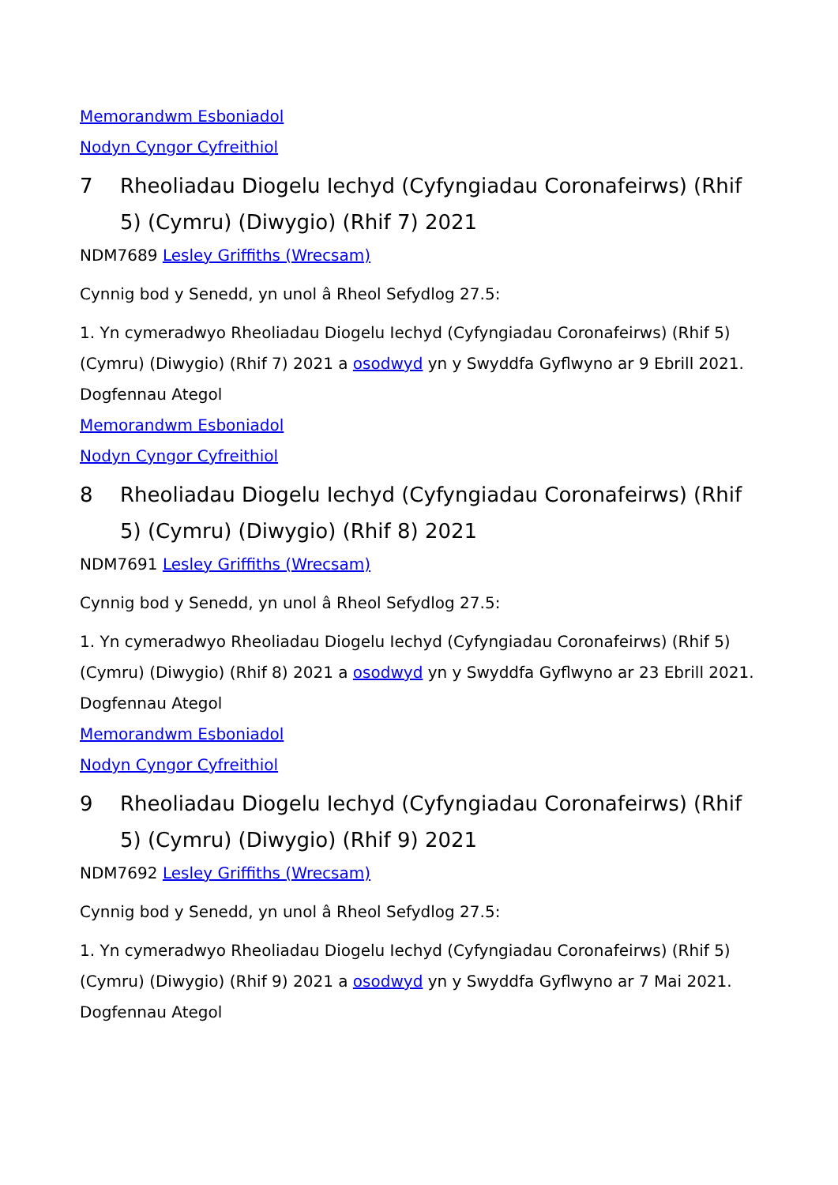Memorandwm Esboniadol
Nodyn Cyngor Cyfreithiol
7 Rheoliadau Diogelu Iechyd (Cyfyngiadau Coronafeirws) (Rhif 5) (Cymru) (Diwygio) (Rhif 7) 2021
NDM7689 Lesley Griffiths (Wrecsam)
Cynnig bod y Senedd, yn unol â Rheol Sefydlog 27.5:
1. Yn cymeradwyo Rheoliadau Diogelu Iechyd (Cyfyngiadau Coronafeirws) (Rhif 5) (Cymru) (Diwygio) (Rhif 7) 2021 a osodwyd yn y Swyddfa Gyflwyno ar 9 Ebrill 2021.
Dogfennau Ategol
Memorandwm Esboniadol
Nodyn Cyngor Cyfreithiol
8 Rheoliadau Diogelu Iechyd (Cyfyngiadau Coronafeirws) (Rhif 5) (Cymru) (Diwygio) (Rhif 8) 2021
NDM7691 Lesley Griffiths (Wrecsam)
Cynnig bod y Senedd, yn unol â Rheol Sefydlog 27.5:
1. Yn cymeradwyo Rheoliadau Diogelu Iechyd (Cyfyngiadau Coronafeirws) (Rhif 5) (Cymru) (Diwygio) (Rhif 8) 2021 a osodwyd yn y Swyddfa Gyflwyno ar 23 Ebrill 2021.
Dogfennau Ategol
Memorandwm Esboniadol
Nodyn Cyngor Cyfreithiol
9 Rheoliadau Diogelu Iechyd (Cyfyngiadau Coronafeirws) (Rhif 5) (Cymru) (Diwygio) (Rhif 9) 2021
NDM7692 Lesley Griffiths (Wrecsam)
Cynnig bod y Senedd, yn unol â Rheol Sefydlog 27.5:
1. Yn cymeradwyo Rheoliadau Diogelu Iechyd (Cyfyngiadau Coronafeirws) (Rhif 5) (Cymru) (Diwygio) (Rhif 9) 2021 a osodwyd yn y Swyddfa Gyflwyno ar 7 Mai 2021.
Dogfennau Ategol